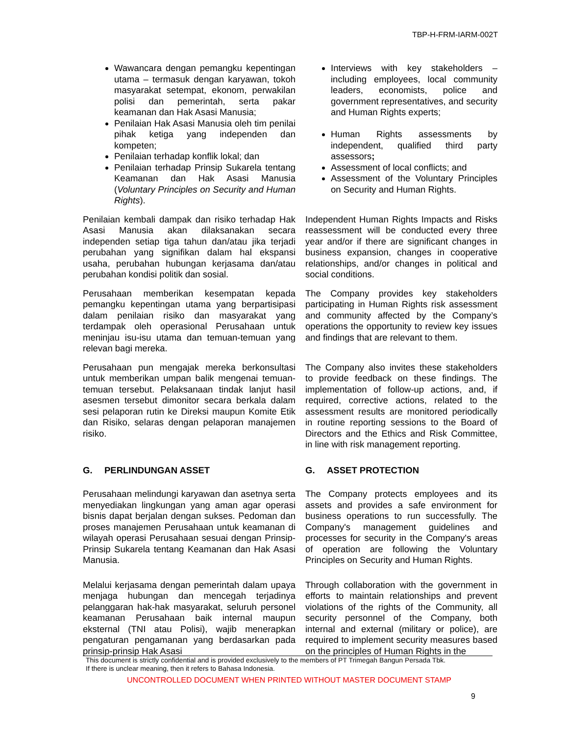TBP-H-FRM-IARM-002T
Wawancara dengan pemangku kepentingan utama – termasuk dengan karyawan, tokoh masyarakat setempat, ekonom, perwakilan polisi dan pemerintah, serta pakar keamanan dan Hak Asasi Manusia;
Penilaian Hak Asasi Manusia oleh tim penilai pihak ketiga yang independen dan kompeten;
Penilaian terhadap konflik lokal; dan
Penilaian terhadap Prinsip Sukarela tentang Keamanan dan Hak Asasi Manusia (Voluntary Principles on Security and Human Rights).
Interviews with key stakeholders – including employees, local community leaders, economists, police and government representatives, and security and Human Rights experts;
Human Rights assessments by independent, qualified third party assessors;
Assessment of local conflicts; and
Assessment of the Voluntary Principles on Security and Human Rights.
Penilaian kembali dampak dan risiko terhadap Hak Asasi Manusia akan dilaksanakan secara independen setiap tiga tahun dan/atau jika terjadi perubahan yang signifikan dalam hal ekspansi usaha, perubahan hubungan kerjasama dan/atau perubahan kondisi politik dan sosial.
Independent Human Rights Impacts and Risks reassessment will be conducted every three year and/or if there are significant changes in business expansion, changes in cooperative relationships, and/or changes in political and social conditions.
Perusahaan memberikan kesempatan kepada pemangku kepentingan utama yang berpartisipasi dalam penilaian risiko dan masyarakat yang terdampak oleh operasional Perusahaan untuk meninjau isu-isu utama dan temuan-temuan yang relevan bagi mereka.
The Company provides key stakeholders participating in Human Rights risk assessment and community affected by the Company’s operations the opportunity to review key issues and findings that are relevant to them.
Perusahaan pun mengajak mereka berkonsultasi untuk memberikan umpan balik mengenai temuan-temuan tersebut. Pelaksanaan tindak lanjut hasil asesmen tersebut dimonitor secara berkala dalam sesi pelaporan rutin ke Direksi maupun Komite Etik dan Risiko, selaras dengan pelaporan manajemen risiko.
The Company also invites these stakeholders to provide feedback on these findings. The implementation of follow-up actions, and, if required, corrective actions, related to the assessment results are monitored periodically in routine reporting sessions to the Board of Directors and the Ethics and Risk Committee, in line with risk management reporting.
G. PERLINDUNGAN ASSET G. ASSET PROTECTION
Perusahaan melindungi karyawan dan asetnya serta menyediakan lingkungan yang aman agar operasi bisnis dapat berjalan dengan sukses. Pedoman dan proses manajemen Perusahaan untuk keamanan di wilayah operasi Perusahaan sesuai dengan Prinsip-Prinsip Sukarela tentang Keamanan dan Hak Asasi Manusia.
The Company protects employees and its assets and provides a safe environment for business operations to run successfully. The Company's management guidelines and processes for security in the Company's areas of operation are following the Voluntary Principles on Security and Human Rights.
Melalui kerjasama dengan pemerintah dalam upaya menjaga hubungan dan mencegah terjadinya pelanggaran hak-hak masyarakat, seluruh personel keamanan Perusahaan baik internal maupun eksternal (TNI atau Polisi), wajib menerapkan pengaturan pengamanan yang berdasarkan pada prinsip-prinsip Hak Asasi
Through collaboration with the government in efforts to maintain relationships and prevent violations of the rights of the Community, all security personnel of the Company, both internal and external (military or police), are required to implement security measures based on the principles of Human Rights in the
This document is strictly confidential and is provided exclusively to the members of PT Trimegah Bangun Persada Tbk.
If there is unclear meaning, then it refers to Bahasa Indonesia.
UNCONTROLLED DOCUMENT WHEN PRINTED WITHOUT MASTER DOCUMENT STAMP
9